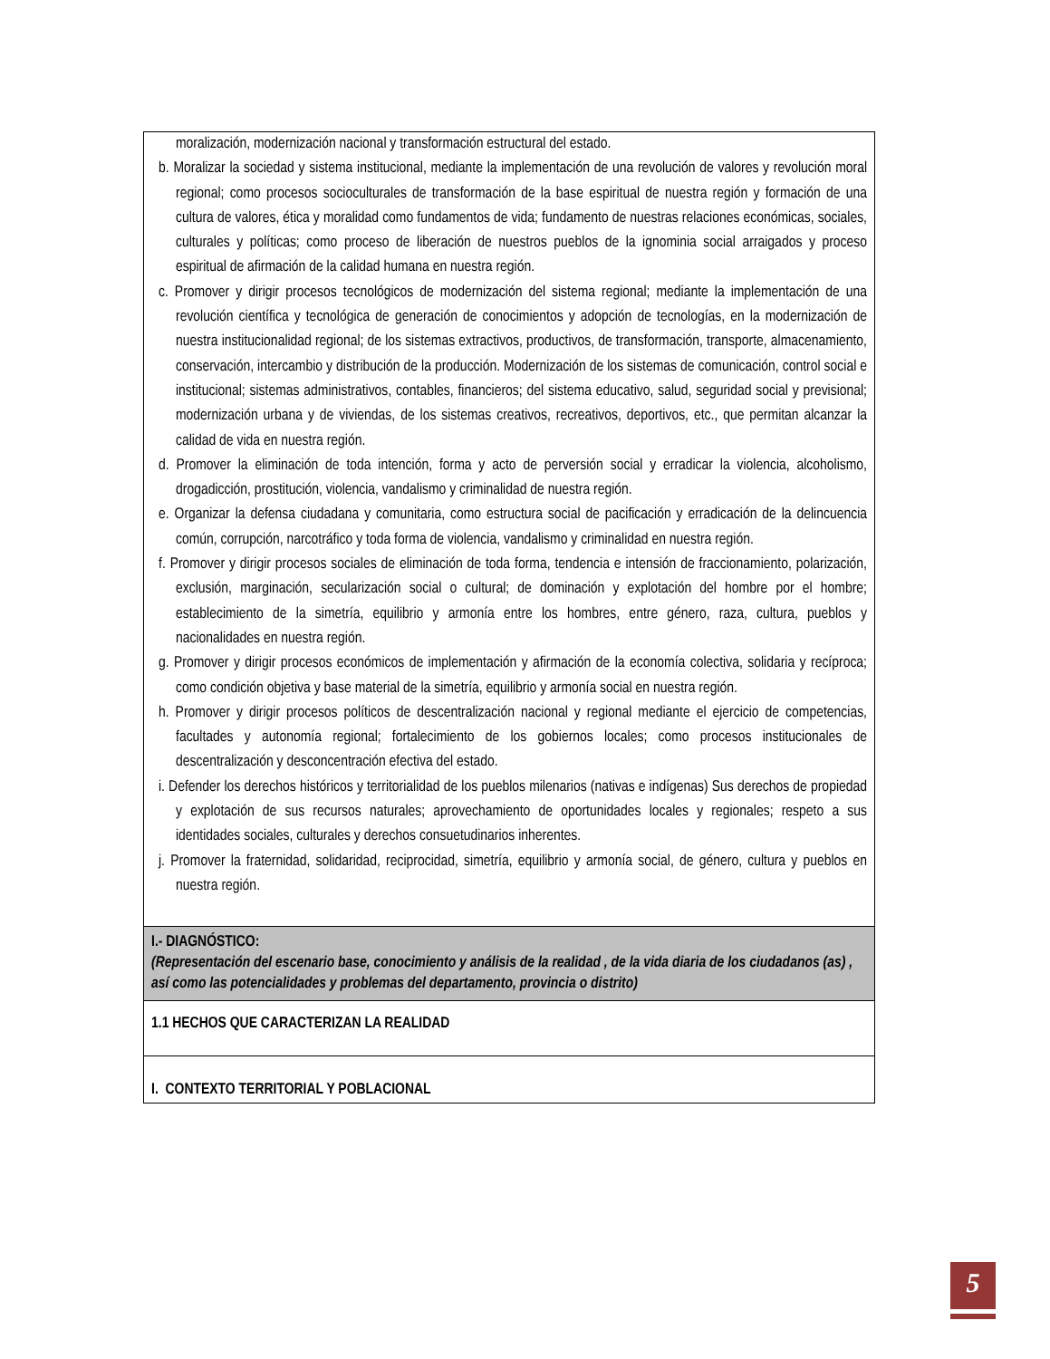| moralización, modernización nacional y transformación estructural del estado. b. Moralizar la sociedad y sistema institucional, mediante la implementación de una revolución de valores y revolución moral regional; como procesos socioculturales de transformación de la base espiritual de nuestra región y formación de una cultura de valores, ética y moralidad como fundamentos de vida; fundamento de nuestras relaciones económicas, sociales, culturales y políticas; como proceso de liberación de nuestros pueblos de la ignominia social arraigados y proceso espiritual de afirmación de la calidad humana en nuestra región. c. Promover y dirigir procesos tecnológicos de modernización del sistema regional; mediante la implementación de una revolución científica y tecnológica de generación de conocimientos y adopción de tecnologías, en la modernización de nuestra institucionalidad regional; de los sistemas extractivos, productivos, de transformación, transporte, almacenamiento, conservación, intercambio y distribución de la producción. Modernización de los sistemas de comunicación, control social e institucional; sistemas administrativos, contables, financieros; del sistema educativo, salud, seguridad social y previsional; modernización urbana y de viviendas, de los sistemas creativos, recreativos, deportivos, etc., que permitan alcanzar la calidad de vida en nuestra región. d. Promover la eliminación de toda intención, forma y acto de perversión social y erradicar la violencia, alcoholismo, drogadicción, prostitución, violencia, vandalismo y criminalidad de nuestra región. e. Organizar la defensa ciudadana y comunitaria, como estructura social de pacificación y erradicación de la delincuencia común, corrupción, narcotráfico y toda forma de violencia, vandalismo y criminalidad en nuestra región. f. Promover y dirigir procesos sociales de eliminación de toda forma, tendencia e intensión de fraccionamiento, polarización, exclusión, marginación, secularización social o cultural; de dominación y explotación del hombre por el hombre; establecimiento de la simetría, equilibrio y armonía entre los hombres, entre género, raza, cultura, pueblos y nacionalidades en nuestra región. g. Promover y dirigir procesos económicos de implementación y afirmación de la economía colectiva, solidaria y recíproca; como condición objetiva y base material de la simetría, equilibrio y armonía social en nuestra región. h. Promover y dirigir procesos políticos de descentralización nacional y regional mediante el ejercicio de competencias, facultades y autonomía regional; fortalecimiento de los gobiernos locales; como procesos institucionales de descentralización y desconcentración efectiva del estado. i. Defender los derechos históricos y territorialidad de los pueblos milenarios (nativas e indígenas) Sus derechos de propiedad y explotación de sus recursos naturales; aprovechamiento de oportunidades locales y regionales; respeto a sus identidades sociales, culturales y derechos consuetudinarios inherentes. j. Promover la fraternidad, solidaridad, reciprocidad, simetría, equilibrio y armonía social, de género, cultura y pueblos en nuestra región. |
| I.- DIAGNÓSTICO: (Representación del escenario base, conocimiento y análisis de la realidad , de la vida diaria de los ciudadanos (as) , así como las potencialidades y problemas del departamento, provincia o distrito) |
| 1.1 HECHOS QUE CARACTERIZAN LA REALIDAD |
| I. CONTEXTO TERRITORIAL Y POBLACIONAL |
5